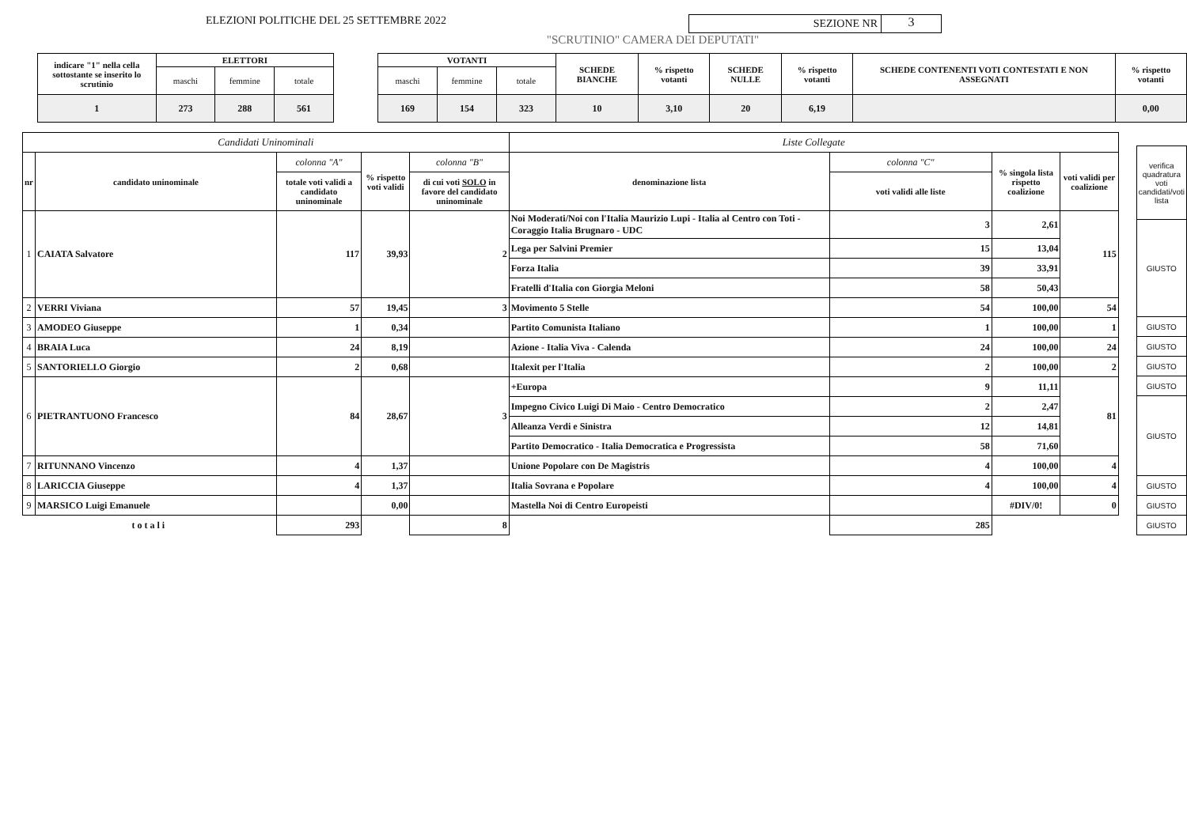ELEZIONI POLITICHE DEL 25 SETTEMBRE 2022
SEZIONE NR 3
"SCRUTINIO" CAMERA DEI DEPUTATI"
| indicare "1" nella cella sottostante se inserito lo scrutinio | ELETTORI | | |
| --- | --- | --- | --- |
| | maschi | femmine | totale |
| 1 | 273 | 288 | 561 |
| VOTANTI | | | SCHEDE BIANCHE | % rispetto votanti | SCHEDE NULLE | % rispetto votanti | SCHEDE CONTENENTI VOTI CONTESTATI E NON ASSEGNATI | % rispetto votanti |
| --- | --- | --- | --- | --- | --- | --- | --- | --- |
| maschi | femmine | totale | | | | | | |
| 169 | 154 | 323 | 10 | 3,10 | 20 | 6,19 | | 0,00 |
| Candidati Uninominali | | | | | Liste Collegate | | | |
| nr | candidato uninominale | colonna "A" | % rispetto voti validi | colonna "B" | denominazione lista | colonna "C" | % singola lista rispetto coalizione | voti validi per coalizione |
| | | totale voti validi a candidato uninominale | | di cui voti SOLO in favore del candidato uninominale | | voti validi alle liste | | |
| 1 | CAIATA Salvatore | 117 | 39,93 | 2 | Noi Moderati/Noi con l'Italia Maurizio Lupi - Italia al Centro con Toti - Coraggio Italia Brugnaro - UDC | 3 | 2,61 | 115 |
| | | | | | Lega per Salvini Premier | 15 | 13,04 | |
| | | | | | Forza Italia | 39 | 33,91 | |
| | | | | | Fratelli d'Italia con Giorgia Meloni | 58 | 50,43 | |
| 2 | VERRI Viviana | 57 | 19,45 | 3 | Movimento 5 Stelle | 54 | 100,00 | 54 |
| 3 | AMODEO Giuseppe | 1 | 0,34 | | Partito Comunista Italiano | 1 | 100,00 | 1 |
| 4 | BRAIA Luca | 24 | 8,19 | | Azione - Italia Viva - Calenda | 24 | 100,00 | 24 |
| 5 | SANTORIELLO Giorgio | 2 | 0,68 | | Italexit per l'Italia | 2 | 100,00 | 2 |
| 6 | PIETRANTUONO Francesco | 84 | 28,67 | 3 | +Europa | 9 | 11,11 | 81 |
| | | | | | Impegno Civico Luigi Di Maio - Centro Democratico | 2 | 2,47 | |
| | | | | | Alleanza Verdi e Sinistra | 12 | 14,81 | |
| | | | | | Partito Democratico - Italia Democratica e Progressista | 58 | 71,60 | |
| 7 | RITUNNANO Vincenzo | 4 | 1,37 | | Unione Popolare con De Magistris | 4 | 100,00 | 4 |
| 8 | LARICCIA Giuseppe | 4 | 1,37 | | Italia Sovrana e Popolare | 4 | 100,00 | 4 |
| 9 | MARSICO Luigi Emanuele | | 0,00 | | Mastella Noi di Centro Europeisti | | #DIV/0! | 0 |
| totali | | 293 | | 8 | | 285 | | |
| verifica quadratura voti candidati/voti lista |
| GIUSTO |
| GIUSTO |
| GIUSTO |
| GIUSTO |
| GIUSTO |
| GIUSTO |
| GIUSTO |
| GIUSTO |
| GIUSTO |